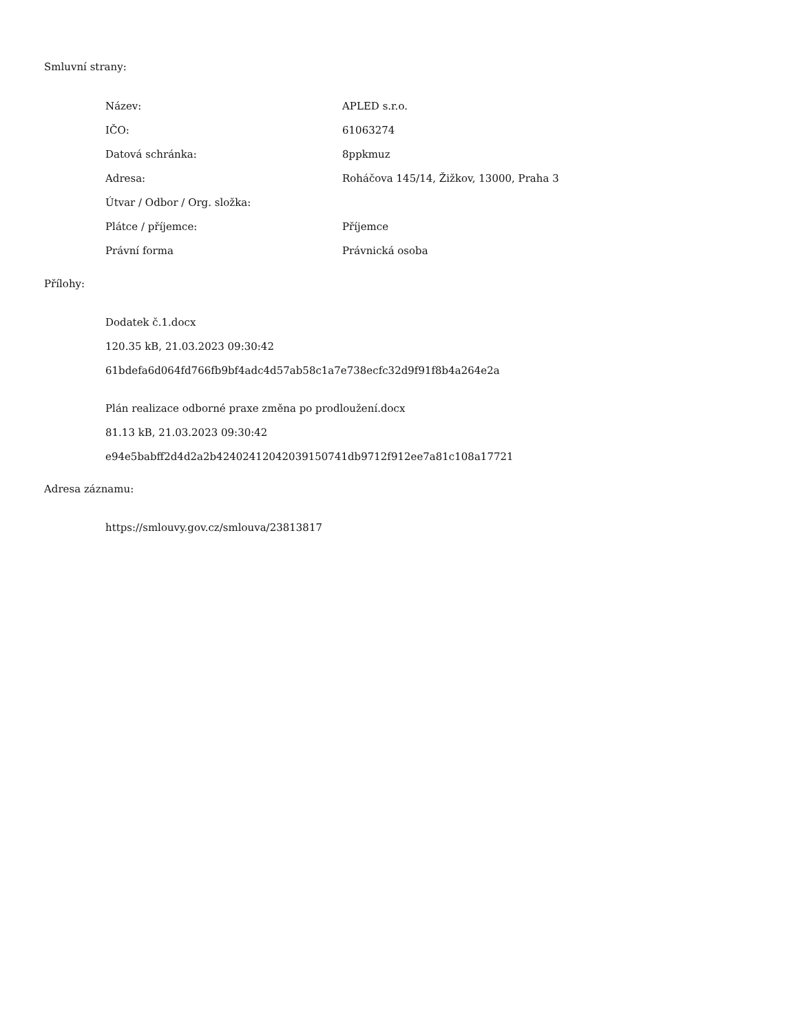Smluvní strany:
| Název: | APLED s.r.o. |
| IČO: | 61063274 |
| Datová schránka: | 8ppkmuz |
| Adresa: | Roháčova 145/14, Žižkov, 13000, Praha 3 |
| Útvar / Odbor / Org. složka: | |
| Plátce / příjemce: | Příjemce |
| Právní forma | Právnická osoba |
Přílohy:
Dodatek č.1.docx
120.35 kB, 21.03.2023 09:30:42
61bdefa6d064fd766fb9bf4adc4d57ab58c1a7e738ecfc32d9f91f8b4a264e2a
Plán realizace odborné praxe změna po prodloužení.docx
81.13 kB, 21.03.2023 09:30:42
e94e5babff2d4d2a2b42402412042039150741db9712f912ee7a81c108a17721
Adresa záznamu:
https://smlouvy.gov.cz/smlouva/23813817